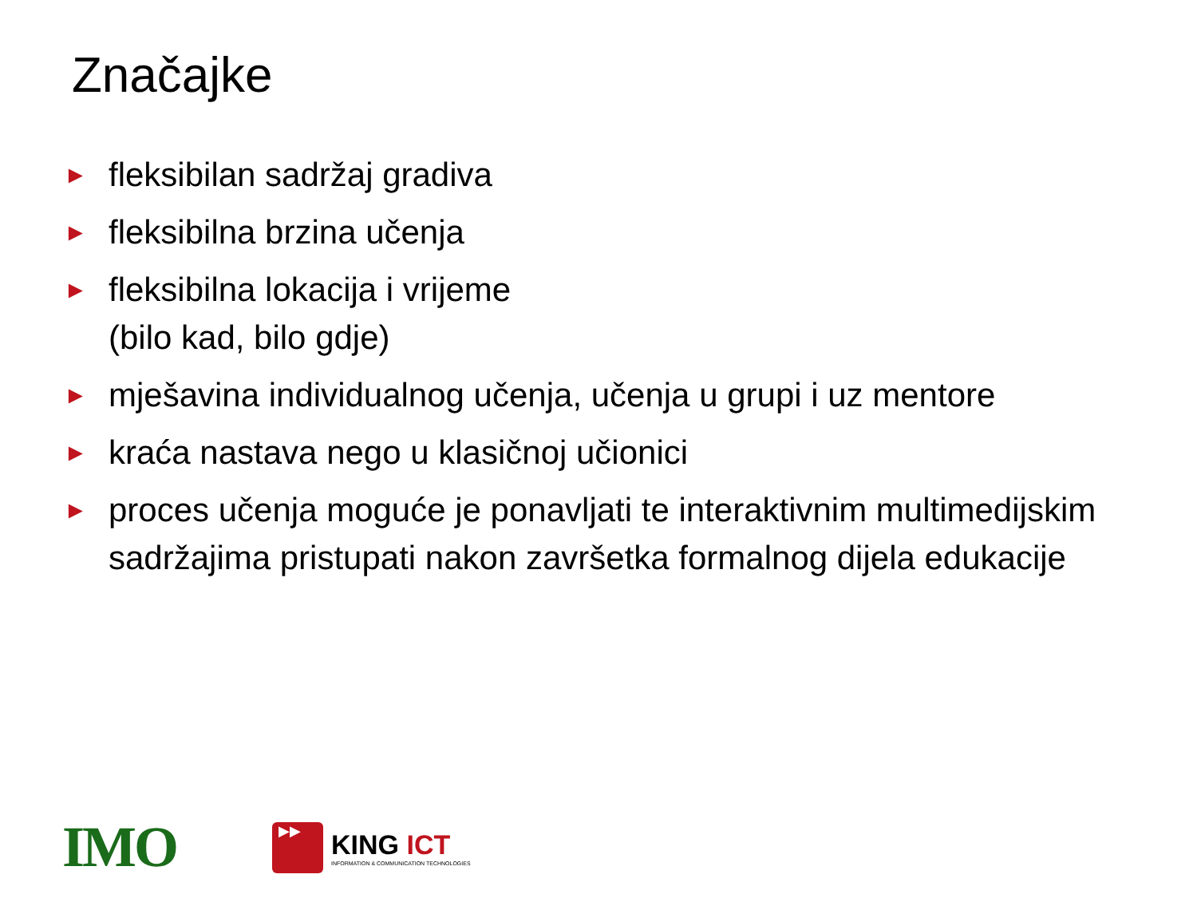Značajke
► fleksibilan sadržaj gradiva
► fleksibilna brzina učenja
► fleksibilna lokacija i vrijeme
(bilo kad, bilo gdje)
► mješavina individualnog učenja, učenja u grupi i uz mentore
► kraća nastava nego u klasičnoj učionici
► proces učenja moguće je ponavljati te interaktivnim multimedijskim sadržajima pristupati nakon završetka formalnog dijela edukacije
IMO
▶▶
KING ICT
INFORMATION & COMMUNICATION TECHNOLOGIES